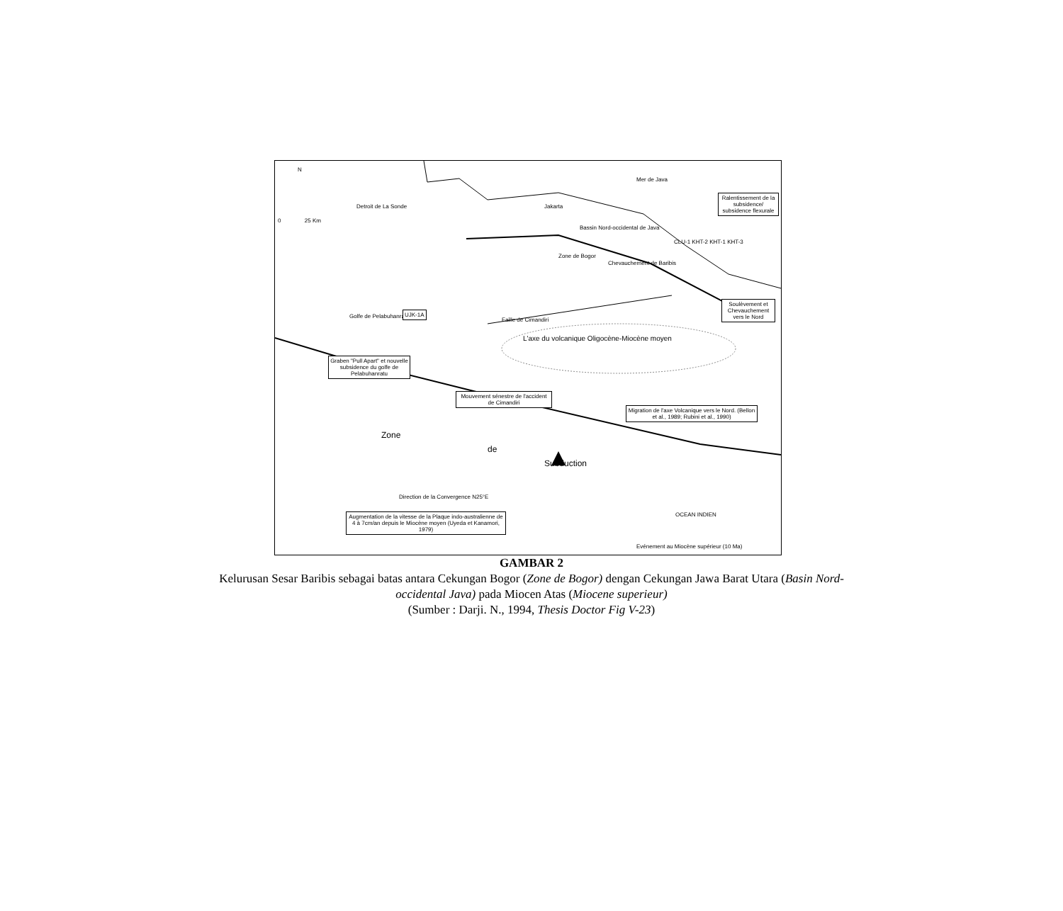N
0 25 Km
Detroit de La Sonde Jakarta
Mer de Java
Ralentissement de la subsidence/ subsidence flexurale
Bassin Nord-occidental de Java
CLU-1 KHT-2 KHT-1 KHT-3
Zone de Bogor
Chevauchement de Baribis
Soulèvement et Chevauchement vers le Nord
Golfe de Pelabuhanratu
UJK-1A
Faille de Cimandiri
L'axe du volcanique Oligocène-Miocène moyen
Graben "Pull Apart" et nouvelle subsidence du golfe de Pelabuhanratu
Mouvement sénestre de l'accident de Cimandiri
Migration de l'axe Volcanique vers le Nord. (Bellon et al., 1989; Rubini et al., 1990)
Zone
de
Subduction
Direction de la Convergence N25°E
OCEAN INDIEN
Augmentation de la vitesse de la Plaque indo-australienne de 4 à 7cm/an depuis le Miocène moyen (Uyeda et Kanamori, 1979)
Evénement au Miocène supérieur (10 Ma)
GAMBAR 2
Kelurusan Sesar Baribis sebagai batas antara Cekungan Bogor (Zone de Bogor) dengan Cekungan Jawa Barat Utara (Basin Nord-
occidental Java) pada Miocen Atas (Miocene superieur)
(Sumber : Darji. N., 1994, Thesis Doctor Fig V-23)